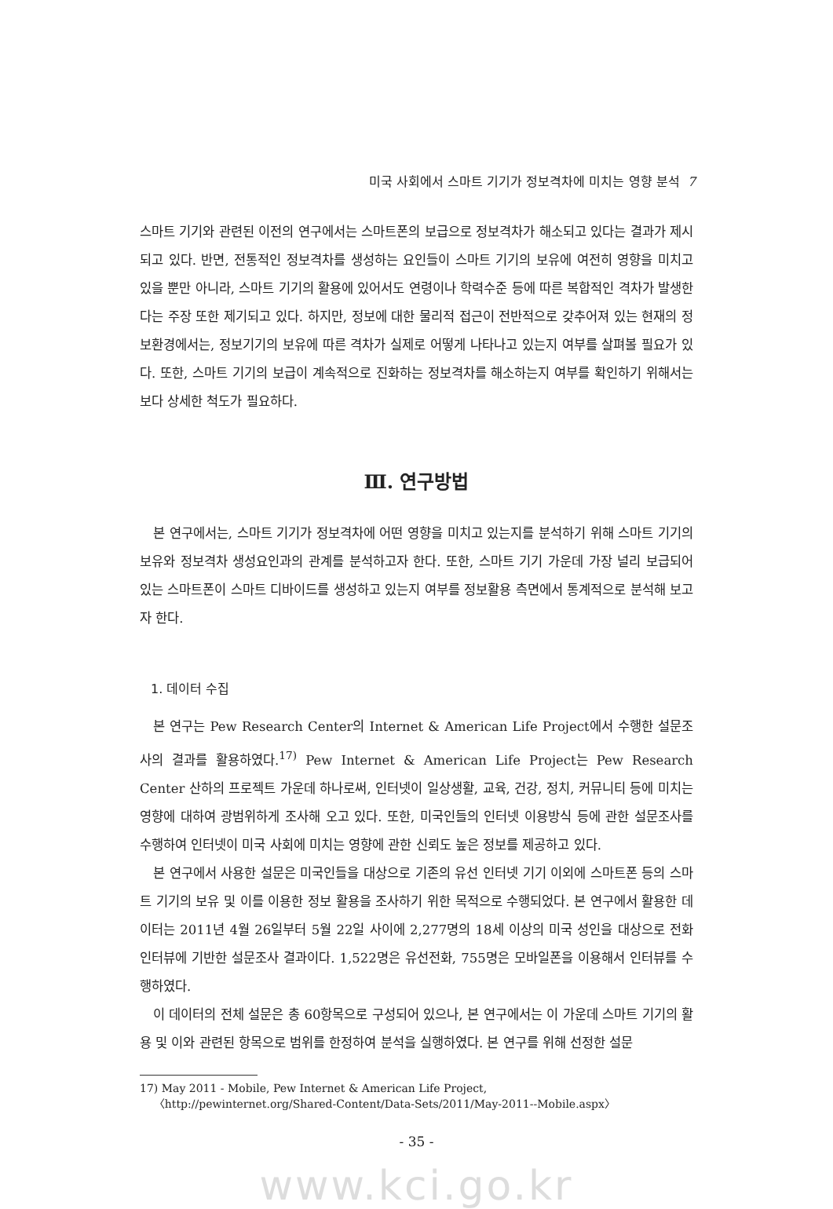미국 사회에서 스마트 기기가 정보격차에 미치는 영향 분석 7
스마트 기기와 관련된 이전의 연구에서는 스마트폰의 보급으로 정보격차가 해소되고 있다는 결과가 제시되고 있다. 반면, 전통적인 정보격차를 생성하는 요인들이 스마트 기기의 보유에 여전히 영향을 미치고 있을 뿐만 아니라, 스마트 기기의 활용에 있어서도 연령이나 학력수준 등에 따른 복합적인 격차가 발생한다는 주장 또한 제기되고 있다. 하지만, 정보에 대한 물리적 접근이 전반적으로 갖추어져 있는 현재의 정보환경에서는, 정보기기의 보유에 따른 격차가 실제로 어떻게 나타나고 있는지 여부를 살펴볼 필요가 있다. 또한, 스마트 기기의 보급이 계속적으로 진화하는 정보격차를 해소하는지 여부를 확인하기 위해서는 보다 상세한 척도가 필요하다.
Ⅲ. 연구방법
본 연구에서는, 스마트 기기가 정보격차에 어떤 영향을 미치고 있는지를 분석하기 위해 스마트 기기의 보유와 정보격차 생성요인과의 관계를 분석하고자 한다. 또한, 스마트 기기 가운데 가장 널리 보급되어 있는 스마트폰이 스마트 디바이드를 생성하고 있는지 여부를 정보활용 측면에서 통계적으로 분석해 보고자 한다.
1. 데이터 수집
본 연구는 Pew Research Center의 Internet & American Life Project에서 수행한 설문조사의 결과를 활용하였다.<sup>17)</sup> Pew Internet & American Life Project는 Pew Research Center 산하의 프로젝트 가운데 하나로써, 인터넷이 일상생활, 교육, 건강, 정치, 커뮤니티 등에 미치는 영향에 대하여 광범위하게 조사해 오고 있다. 또한, 미국인들의 인터넷 이용방식 등에 관한 설문조사를 수행하여 인터넷이 미국 사회에 미치는 영향에 관한 신뢰도 높은 정보를 제공하고 있다.
본 연구에서 사용한 설문은 미국인들을 대상으로 기존의 유선 인터넷 기기 이외에 스마트폰 등의 스마트 기기의 보유 및 이를 이용한 정보 활용을 조사하기 위한 목적으로 수행되었다. 본 연구에서 활용한 데이터는 2011년 4월 26일부터 5월 22일 사이에 2,277명의 18세 이상의 미국 성인을 대상으로 전화 인터뷰에 기반한 설문조사 결과이다. 1,522명은 유선전화, 755명은 모바일폰을 이용해서 인터뷰를 수행하였다.
이 데이터의 전체 설문은 총 60항목으로 구성되어 있으나, 본 연구에서는 이 가운데 스마트 기기의 활용 및 이와 관련된 항목으로 범위를 한정하여 분석을 실행하였다. 본 연구를 위해 선정한 설문
17) May 2011 - Mobile, Pew Internet & American Life Project,
〈http://pewinternet.org/Shared-Content/Data-Sets/2011/May-2011--Mobile.aspx〉
- 35 -
www.kci.go.kr